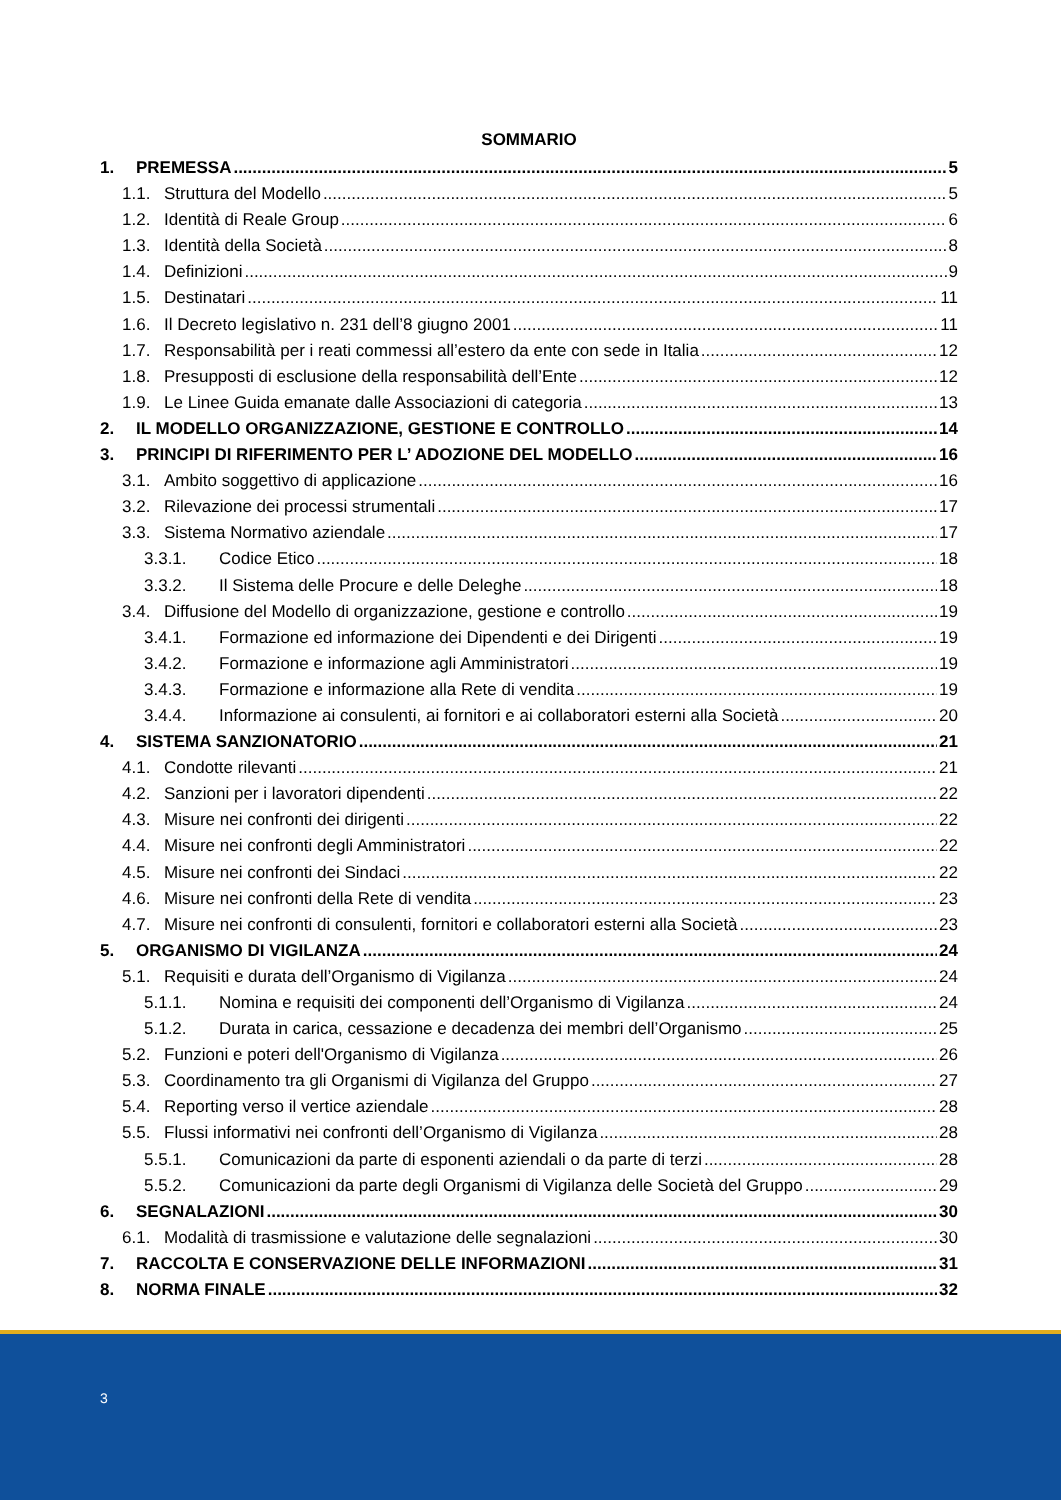SOMMARIO
1. PREMESSA 5
1.1. Struttura del Modello 5
1.2. Identità di Reale Group 6
1.3. Identità della Società 8
1.4. Definizioni 9
1.5. Destinatari 11
1.6. Il Decreto legislativo n. 231 dell’8 giugno 2001 11
1.7. Responsabilità per i reati commessi all’estero da ente con sede in Italia 12
1.8. Presupposti di esclusione della responsabilità dell’Ente 12
1.9. Le Linee Guida emanate dalle Associazioni di categoria 13
2. IL MODELLO ORGANIZZAZIONE, GESTIONE E CONTROLLO 14
3. PRINCIPI DI RIFERIMENTO PER L’ ADOZIONE DEL MODELLO 16
3.1. Ambito soggettivo di applicazione 16
3.2. Rilevazione dei processi strumentali 17
3.3. Sistema Normativo aziendale 17
3.3.1. Codice Etico 18
3.3.2. Il Sistema delle Procure e delle Deleghe 18
3.4. Diffusione del Modello di organizzazione, gestione e controllo 19
3.4.1. Formazione ed informazione dei Dipendenti e dei Dirigenti 19
3.4.2. Formazione e informazione agli Amministratori 19
3.4.3. Formazione e informazione alla Rete di vendita 19
3.4.4. Informazione ai consulenti, ai fornitori e ai collaboratori esterni alla Società 20
4. SISTEMA SANZIONATORIO 21
4.1. Condotte rilevanti 21
4.2. Sanzioni per i lavoratori dipendenti 22
4.3. Misure nei confronti dei dirigenti 22
4.4. Misure nei confronti degli Amministratori 22
4.5. Misure nei confronti dei Sindaci 22
4.6. Misure nei confronti della Rete di vendita 23
4.7. Misure nei confronti di consulenti, fornitori e collaboratori esterni alla Società 23
5. ORGANISMO DI VIGILANZA 24
5.1. Requisiti e durata dell’Organismo di Vigilanza 24
5.1.1. Nomina e requisiti dei componenti dell’Organismo di Vigilanza 24
5.1.2. Durata in carica, cessazione e decadenza dei membri dell’Organismo 25
5.2. Funzioni e poteri dell'Organismo di Vigilanza 26
5.3. Coordinamento tra gli Organismi di Vigilanza del Gruppo 27
5.4. Reporting verso il vertice aziendale 28
5.5. Flussi informativi nei confronti dell’Organismo di Vigilanza 28
5.5.1. Comunicazioni da parte di esponenti aziendali o da parte di terzi 28
5.5.2. Comunicazioni da parte degli Organismi di Vigilanza delle Società del Gruppo 29
6. SEGNALAZIONI 30
6.1. Modalità di trasmissione e valutazione delle segnalazioni 30
7. RACCOLTA E CONSERVAZIONE DELLE INFORMAZIONI 31
8. NORMA FINALE 32
3